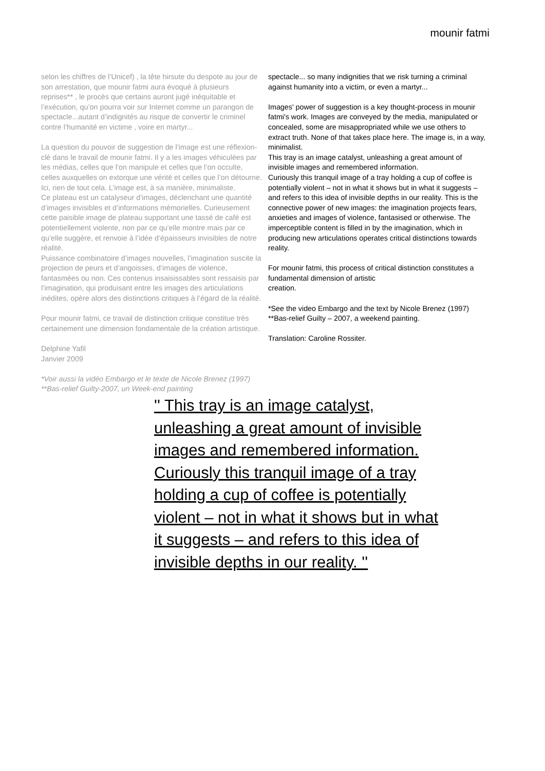mounir fatmi
selon les chiffres de l’Unicef) , la tête hirsute du despote au jour de son arrestation, que mounir fatmi aura évoqué à plusieurs reprises** , le procès que certains auront jugé inéquitable et l’exécution, qu’on pourra voir sur Internet comme un parangon de spectacle...autant d’indignités au risque de convertir le criminel contre l’humanité en victime , voire en martyr...
La question du pouvoir de suggestion de l’image est une réflexion-clé dans le travail de mounir fatmi. Il y a les images véhiculées par les médias, celles que l’on manipule et celles que l’on occulte, celles auxquelles on extorque une vérité et celles que l’on détourne. Ici, rien de tout cela. L’image est, à sa manière, minimaliste.
Ce plateau est un catalyseur d’images, déclenchant une quantité d’images invisibles et d’informations mémorielles. Curieusement cette paisible image de plateau supportant une tassé de café est potentiellement violente, non par ce qu’elle montre mais par ce qu’elle suggère, et renvoie à l’idée d’épaisseurs invisibles de notre réalité.
Puissance combinatoire d’images nouvelles, l’imagination suscite la projection de peurs et d’angoisses, d’images de violence, fantasmées ou non. Ces contenus insaisissables sont ressaisis par l’imagination, qui produisant entre les images des articulations inédites, opère alors des distinctions critiques à l’égard de la réalité.
Pour mounir fatmi, ce travail de distinction critique constitue très certainement une dimension fondamentale de la création artistique.
Delphine Yafil
Janvier 2009
*Voir aussi la vidéo Embargo et le texte de Nicole Brenez (1997)
**Bas-relief Guilty-2007, un Week-end painting
spectacle... so many indignities that we risk turning a criminal against humanity into a victim, or even a martyr...
Images' power of suggestion is a key thought-process in mounir fatmi's work. Images are conveyed by the media, manipulated or concealed, some are misappropriated while we use others to extract truth. None of that takes place here. The image is, in a way, minimalist.
This tray is an image catalyst, unleashing a great amount of invisible images and remembered information.
Curiously this tranquil image of a tray holding a cup of coffee is potentially violent – not in what it shows but in what it suggests – and refers to this idea of invisible depths in our reality. This is the connective power of new images: the imagination projects fears, anxieties and images of violence, fantasised or otherwise. The imperceptible content is filled in by the imagination, which in producing new articulations operates critical distinctions towards reality.
For mounir fatmi, this process of critical distinction constitutes a fundamental dimension of artistic
creation.
*See the video Embargo and the text by Nicole Brenez (1997)
**Bas-relief Guilty – 2007, a weekend painting.
Translation: Caroline Rossiter.
'' This tray is an image catalyst, unleashing a great amount of invisible images and remembered information. Curiously this tranquil image of a tray holding a cup of coffee is potentially violent – not in what it shows but in what it suggests – and refers to this idea of invisible depths in our reality. ''